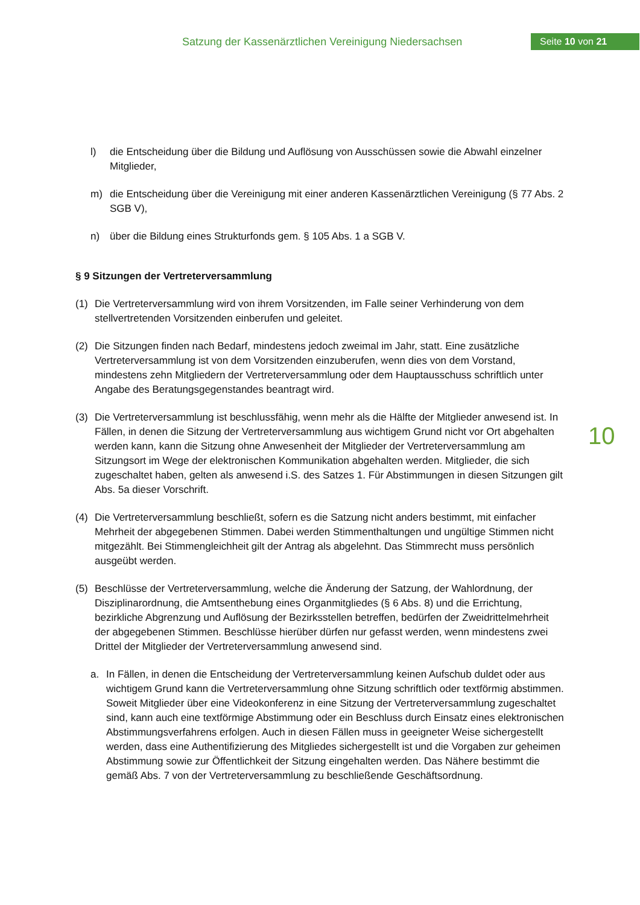Satzung der Kassenärztlichen Vereinigung Niedersachsen
Seite 10 von 21
10
l) die Entscheidung über die Bildung und Auflösung von Ausschüssen sowie die Abwahl einzelner Mitglieder,
m) die Entscheidung über die Vereinigung mit einer anderen Kassenärztlichen Vereinigung (§ 77 Abs. 2 SGB V),
n) über die Bildung eines Strukturfonds gem. § 105 Abs. 1 a SGB V.
§ 9 Sitzungen der Vertreterversammlung
(1) Die Vertreterversammlung wird von ihrem Vorsitzenden, im Falle seiner Verhinderung von dem stellvertretenden Vorsitzenden einberufen und geleitet.
(2) Die Sitzungen finden nach Bedarf, mindestens jedoch zweimal im Jahr, statt. Eine zusätzliche Vertreterversammlung ist von dem Vorsitzenden einzuberufen, wenn dies von dem Vorstand, mindestens zehn Mitgliedern der Vertreterversammlung oder dem Hauptausschuss schriftlich unter Angabe des Beratungsgegenstandes beantragt wird.
(3) Die Vertreterversammlung ist beschlussfähig, wenn mehr als die Hälfte der Mitglieder anwesend ist. In Fällen, in denen die Sitzung der Vertreterversammlung aus wichtigem Grund nicht vor Ort abgehalten werden kann, kann die Sitzung ohne Anwesenheit der Mitglieder der Vertreterversammlung am Sitzungsort im Wege der elektronischen Kommunikation abgehalten werden. Mitglieder, die sich zugeschaltet haben, gelten als anwesend i.S. des Satzes 1. Für Abstimmungen in diesen Sitzungen gilt Abs. 5a dieser Vorschrift.
(4) Die Vertreterversammlung beschließt, sofern es die Satzung nicht anders bestimmt, mit einfacher Mehrheit der abgegebenen Stimmen. Dabei werden Stimmenthaltungen und ungültige Stimmen nicht mitgezählt. Bei Stimmengleichheit gilt der Antrag als abgelehnt. Das Stimmrecht muss persönlich ausgeübt werden.
(5) Beschlüsse der Vertreterversammlung, welche die Änderung der Satzung, der Wahlordnung, der Disziplinarordnung, die Amtsenthebung eines Organmitgliedes (§ 6 Abs. 8) und die Errichtung, bezirkliche Abgrenzung und Auflösung der Bezirksstellen betreffen, bedürfen der Zweidrittelmehrheit der abgegebenen Stimmen. Beschlüsse hierüber dürfen nur gefasst werden, wenn mindestens zwei Drittel der Mitglieder der Vertreterversammlung anwesend sind.
a. In Fällen, in denen die Entscheidung der Vertreterversammlung keinen Aufschub duldet oder aus wichtigem Grund kann die Vertreterversammlung ohne Sitzung schriftlich oder textförmig abstimmen. Soweit Mitglieder über eine Videokonferenz in eine Sitzung der Vertreterversammlung zugeschaltet sind, kann auch eine textförmige Abstimmung oder ein Beschluss durch Einsatz eines elektronischen Abstimmungsverfahrens erfolgen. Auch in diesen Fällen muss in geeigneter Weise sichergestellt werden, dass eine Authentifizierung des Mitgliedes sichergestellt ist und die Vorgaben zur geheimen Abstimmung sowie zur Öffentlichkeit der Sitzung eingehalten werden. Das Nähere bestimmt die gemäß Abs. 7 von der Vertreterversammlung zu beschließende Geschäftsordnung.